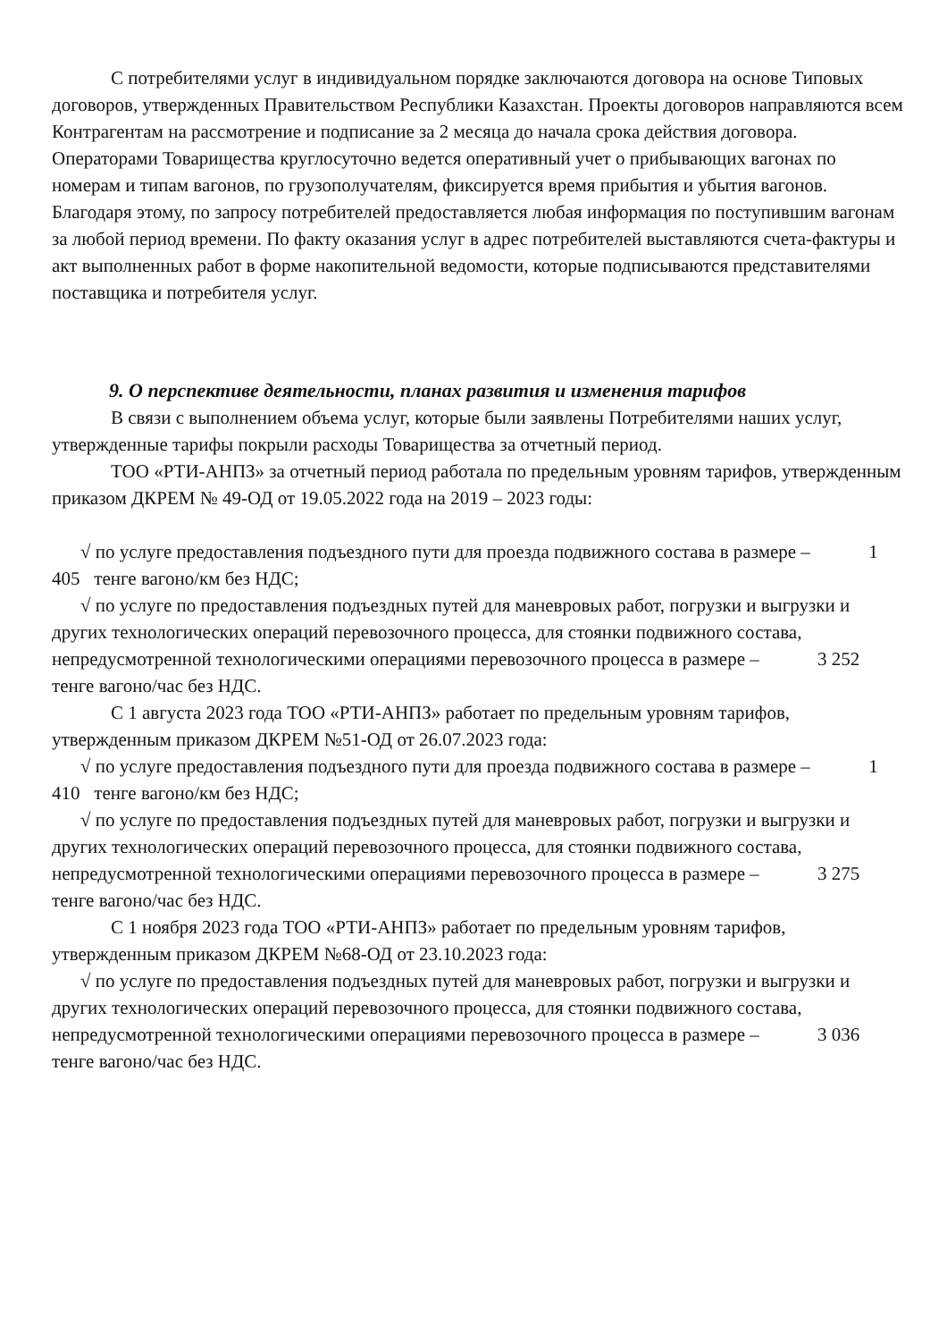С потребителями услуг в индивидуальном порядке заключаются договора на основе Типовых договоров, утвержденных Правительством Республики Казахстан. Проекты договоров направляются всем Контрагентам на рассмотрение и подписание за 2 месяца до начала срока действия договора. Операторами Товарищества круглосуточно ведется оперативный учет о прибывающих вагонах по номерам и типам вагонов, по грузополучателям, фиксируется время прибытия и убытия вагонов. Благодаря этому, по запросу потребителей предоставляется любая информация по поступившим вагонам за любой период времени. По факту оказания услуг в адрес потребителей выставляются счета-фактуры и акт выполненных работ в форме накопительной ведомости, которые подписываются представителями поставщика и потребителя услуг.
9. О перспективе деятельности, планах развития и изменения тарифов
В связи с выполнением объема услуг, которые были заявлены Потребителями наших услуг, утвержденные тарифы покрыли расходы Товарищества за отчетный период.
ТОО «РТИ-АНПЗ» за отчетный период работала по предельным уровням тарифов, утвержденным приказом ДКРЕМ № 49-ОД от 19.05.2022 года на 2019 – 2023 годы:
√ по услуге предоставления подъездного пути для проезда подвижного состава в размере – 1 405 тенге вагоно/км без НДС;
√ по услуге по предоставления подъездных путей для маневровых работ, погрузки и выгрузки и других технологических операций перевозочного процесса, для стоянки подвижного состава, непредусмотренной технологическими операциями перевозочного процесса в размере – 3 252 тенге вагоно/час без НДС.
С 1 августа 2023 года ТОО «РТИ-АНПЗ» работает по предельным уровням тарифов, утвержденным приказом ДКРЕМ №51-ОД от 26.07.2023 года:
√ по услуге предоставления подъездного пути для проезда подвижного состава в размере – 1 410 тенге вагоно/км без НДС;
√ по услуге по предоставления подъездных путей для маневровых работ, погрузки и выгрузки и других технологических операций перевозочного процесса, для стоянки подвижного состава, непредусмотренной технологическими операциями перевозочного процесса в размере – 3 275 тенге вагоно/час без НДС.
С 1 ноября 2023 года ТОО «РТИ-АНПЗ» работает по предельным уровням тарифов, утвержденным приказом ДКРЕМ №68-ОД от 23.10.2023 года:
√ по услуге по предоставления подъездных путей для маневровых работ, погрузки и выгрузки и других технологических операций перевозочного процесса, для стоянки подвижного состава, непредусмотренной технологическими операциями перевозочного процесса в размере – 3 036 тенге вагоно/час без НДС.